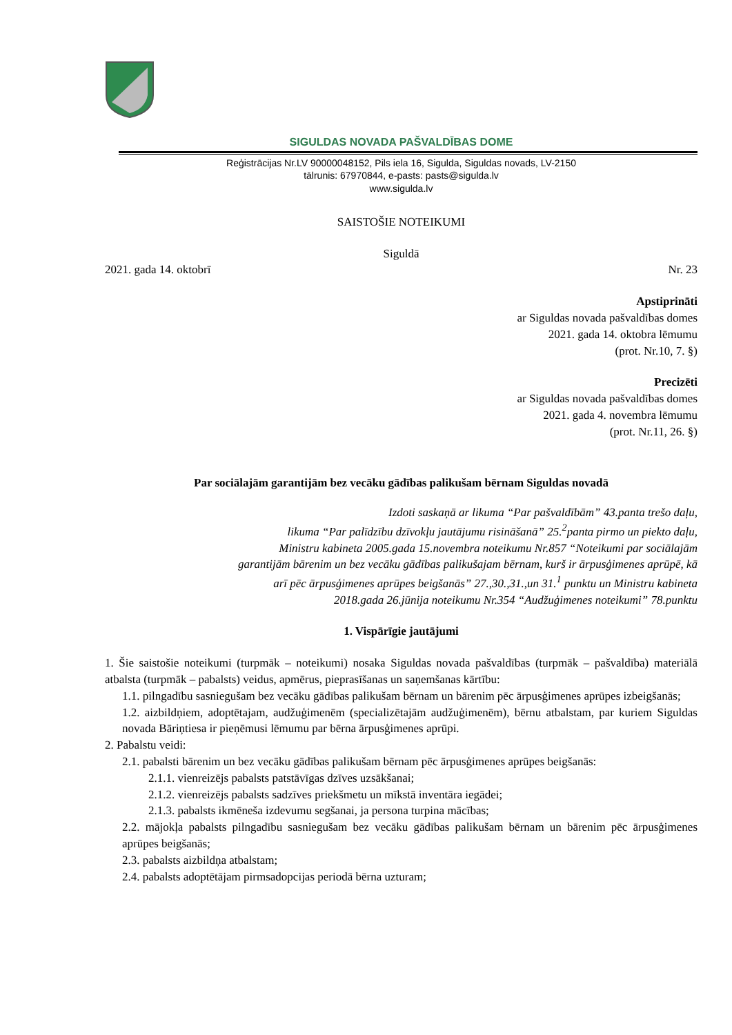SIGULDAS NOVADA PAŠVALDĪBAS DOME
Reģistrācijas Nr.LV 90000048152, Pils iela 16, Sigulda, Siguldas novads, LV-2150
tālrunis: 67970844, e-pasts: pasts@sigulda.lv
www.sigulda.lv
SAISTOŠIE NOTEIKUMI
Siguldā
2021. gada 14. oktobrī Nr. 23
Apstiprināti
ar Siguldas novada pašvaldības domes
2021. gada 14. oktobra lēmumu
(prot. Nr.10, 7. §)
Precizēti
ar Siguldas novada pašvaldības domes
2021. gada 4. novembra lēmumu
(prot. Nr.11, 26. §)
Par sociālajām garantijām bez vecāku gādības palikušam bērnam Siguldas novadā
Izdoti saskaņā ar likuma “Par pašvaldībām” 43.panta trešo daļu,
likuma “Par palīdzību dzīvokļu jautājumu risināšanā” 25.<sup>2</sup>panta pirmo un piekto daļu,
Ministru kabineta 2005.gada 15.novembra noteikumu Nr.857 “Noteikumi par sociālajām
garantijām bārenim un bez vecāku gādības palikušajam bērnam, kurš ir ārpusģimenes aprūpē, kā
arī pēc ārpusģimenes aprūpes beigšanās” 27.,30.,31.,un 31.<sup>1</sup> punktu un Ministru kabineta
2018.gada 26.jūnija noteikumu Nr.354 “Audžuģimenes noteikumi” 78.punktu
1. Vispārīgie jautājumi
1. Šie saistošie noteikumi (turpmāk – noteikumi) nosaka Siguldas novada pašvaldības (turpmāk – pašvaldība) materiālā atbalsta (turpmāk – pabalsts) veidus, apmērus, pieprasīšanas un saņemšanas kārtību:
1.1. pilngadību sasniegušam bez vecāku gādības palikušam bērnam un bārenim pēc ārpusģimenes aprūpes izbeigšanās;
1.2. aizbildņiem, adoptētajam, audžuģimenēm (specializētajām audžuģimenēm), bērnu atbalstam, par kuriem Siguldas novada Bāriņtiesa ir pieņēmusi lēmumu par bērna ārpusģimenes aprūpi.
2. Pabalstu veidi:
2.1. pabalsti bārenim un bez vecāku gādības palikušam bērnam pēc ārpusģimenes aprūpes beigšanās:
2.1.1. vienreizējs pabalsts patstāvīgas dzīves uzsākšanai;
2.1.2. vienreizējs pabalsts sadzīves priekšmetu un mīkstā inventāra iegādei;
2.1.3. pabalsts ikmēneša izdevumu segšanai, ja persona turpina mācības;
2.2. mājokļa pabalsts pilngadību sasniegušam bez vecāku gādības palikušam bērnam un bārenim pēc ārpusģimenes aprūpes beigšanās;
2.3. pabalsts aizbildņa atbalstam;
2.4. pabalsts adoptētājam pirmsadopcijas periodā bērna uzturam;